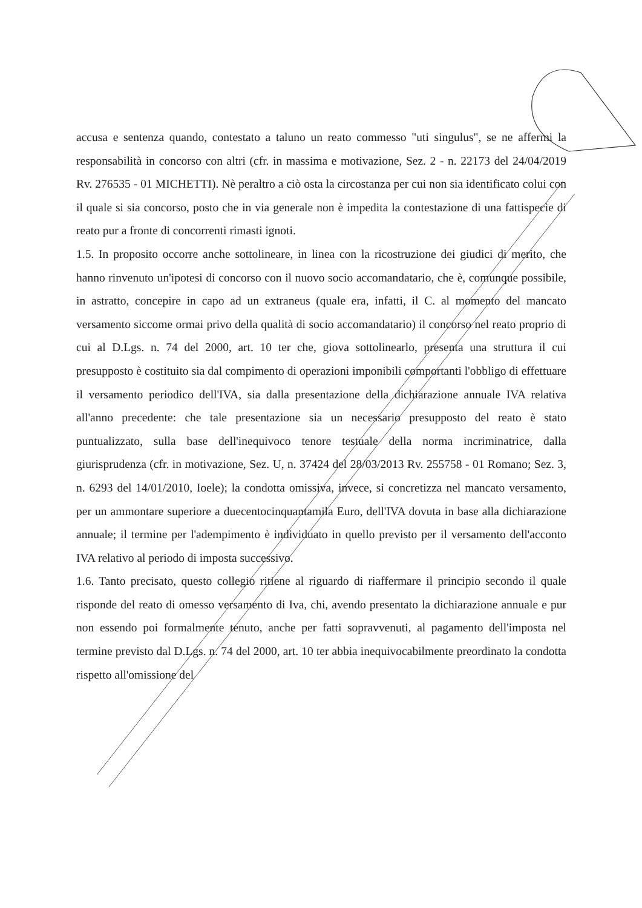accusa e sentenza quando, contestato a taluno un reato commesso "uti singulus", se ne affermi la responsabilità in concorso con altri (cfr. in massima e motivazione, Sez. 2 - n. 22173 del 24/04/2019 Rv. 276535 - 01 MICHETTI). Nè peraltro a ciò osta la circostanza per cui non sia identificato colui con il quale si sia concorso, posto che in via generale non è impedita la contestazione di una fattispecie di reato pur a fronte di concorrenti rimasti ignoti.
1.5. In proposito occorre anche sottolineare, in linea con la ricostruzione dei giudici di merito, che hanno rinvenuto un'ipotesi di concorso con il nuovo socio accomandatario, che è, comunque possibile, in astratto, concepire in capo ad un extraneus (quale era, infatti, il C. al momento del mancato versamento siccome ormai privo della qualità di socio accomandatario) il concorso nel reato proprio di cui al D.Lgs. n. 74 del 2000, art. 10 ter che, giova sottolinearlo, presenta una struttura il cui presupposto è costituito sia dal compimento di operazioni imponibili comportanti l'obbligo di effettuare il versamento periodico dell'IVA, sia dalla presentazione della dichiarazione annuale IVA relativa all'anno precedente: che tale presentazione sia un necessario presupposto del reato è stato puntualizzato, sulla base dell'inequivoco tenore testuale della norma incriminatrice, dalla giurisprudenza (cfr. in motivazione, Sez. U, n. 37424 del 28/03/2013 Rv. 255758 - 01 Romano; Sez. 3, n. 6293 del 14/01/2010, Ioele); la condotta omissiva, invece, si concretizza nel mancato versamento, per un ammontare superiore a duecentocinquantamila Euro, dell'IVA dovuta in base alla dichiarazione annuale; il termine per l'adempimento è individuato in quello previsto per il versamento dell'acconto IVA relativo al periodo di imposta successivo.
1.6. Tanto precisato, questo collegio ritiene al riguardo di riaffermare il principio secondo il quale risponde del reato di omesso versamento di Iva, chi, avendo presentato la dichiarazione annuale e pur non essendo poi formalmente tenuto, anche per fatti sopravvenuti, al pagamento dell'imposta nel termine previsto dal D.Lgs. n. 74 del 2000, art. 10 ter abbia inequivocabilmente preordinato la condotta rispetto all'omissione del